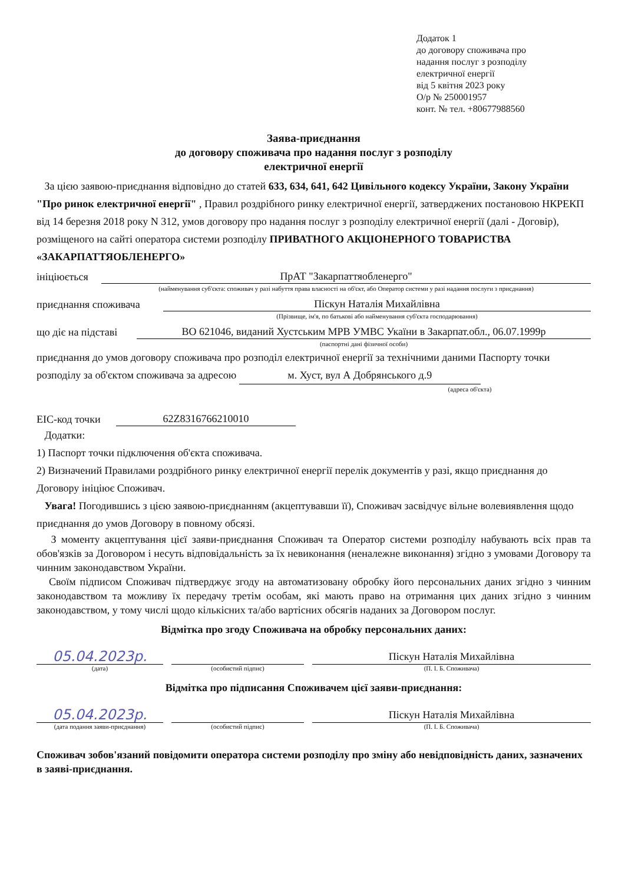Додаток 1
до договору споживача про
надання послуг з розподілу
електричної енергії
від 5 квітня 2023 року
О/р № 250001957
конт. № тел. +80677988560
Заява-приєднання
до договору споживача про надання послуг з розподілу
електричної енергії
За цією заявою-приєднання відповідно до статей 633, 634, 641, 642 Цивільного кодексу України, Закону України "Про ринок електричної енергії" , Правил роздрібного ринку електричної енергії, затверджених постановою НКРЕКП від 14 березня 2018 року N 312, умов договору про надання послуг з розподілу електричної енергії (далі - Договір), розміщеного на сайті оператора системи розподілу ПРИВАТНОГО АКЦІОНЕРНОГО ТОВАРИСТВА «ЗАКАРПАТТЯОБЛЕНЕРГО»
ініціюється ПрАТ "Закарпаттяобленерго"
(найменування суб'єкта: споживач у разі набуття права власності на об'єкт, або Оператор системи у разі надання послуги з приєднання)
приєднання споживача Піскун Наталія Михайлівна
(Прізвище, ім'я, по батькові або найменування суб'єкта господарювання)
що діє на підставі ВО 621046, виданий Хустським МРВ УМВС Укаїни в Закарпат.обл., 06.07.1999р
(паспортні дані фізичної особи)
приєднання до умов договору споживача про розподіл електричної енергії за технічними даними Паспорту точки розподілу за об'єктом споживача за адресою м. Хуст, вул А Добрянського д.9
(адреса об'єкта)
ЕІС-код точки 62Z8316766210010
Додатки:
1) Паспорт точки підключення об'єкта споживача.
2) Визначений Правилами роздрібного ринку електричної енергії перелік документів у разі, якщо приєднання до Договору ініціює Споживач.
Увага! Погодившись з цією заявою-приєднанням (акцептувавши її), Споживач засвідчує вільне волевиявлення щодо приєднання до умов Договору в повному обсязі.
З моменту акцептування цієї заяви-приєднання Споживач та Оператор системи розподілу набувають всіх прав та обов'язків за Договором і несуть відповідальність за їх невиконання (неналежне виконання) згідно з умовами Договору та чинним законодавством України.
Своїм підписом Споживач підтверджує згоду на автоматизовану обробку його персональних даних згідно з чинним законодавством та можливу їх передачу третім особам, які мають право на отримання цих даних згідно з чинним законодавством, у тому числі щодо кількісних та/або вартісних обсягів наданих за Договором послуг.
Відмітка про згоду Споживача на обробку персональних даних:
05.04.2023р.
Піскун Наталія Михайлівна
(дата) (особистий підпис) (П. І. Б. Споживача)
Відмітка про підписання Споживачем цієї заяви-приєднання:
05.04.2023р.
Піскун Наталія Михайлівна
(дата подання заяви-приєднання) (особистий підпис) (П. І. Б. Споживача)
Споживач зобов'язаний повідомити оператора системи розподілу про зміну або невідповідність даних, зазначених в заяві-приєднання.